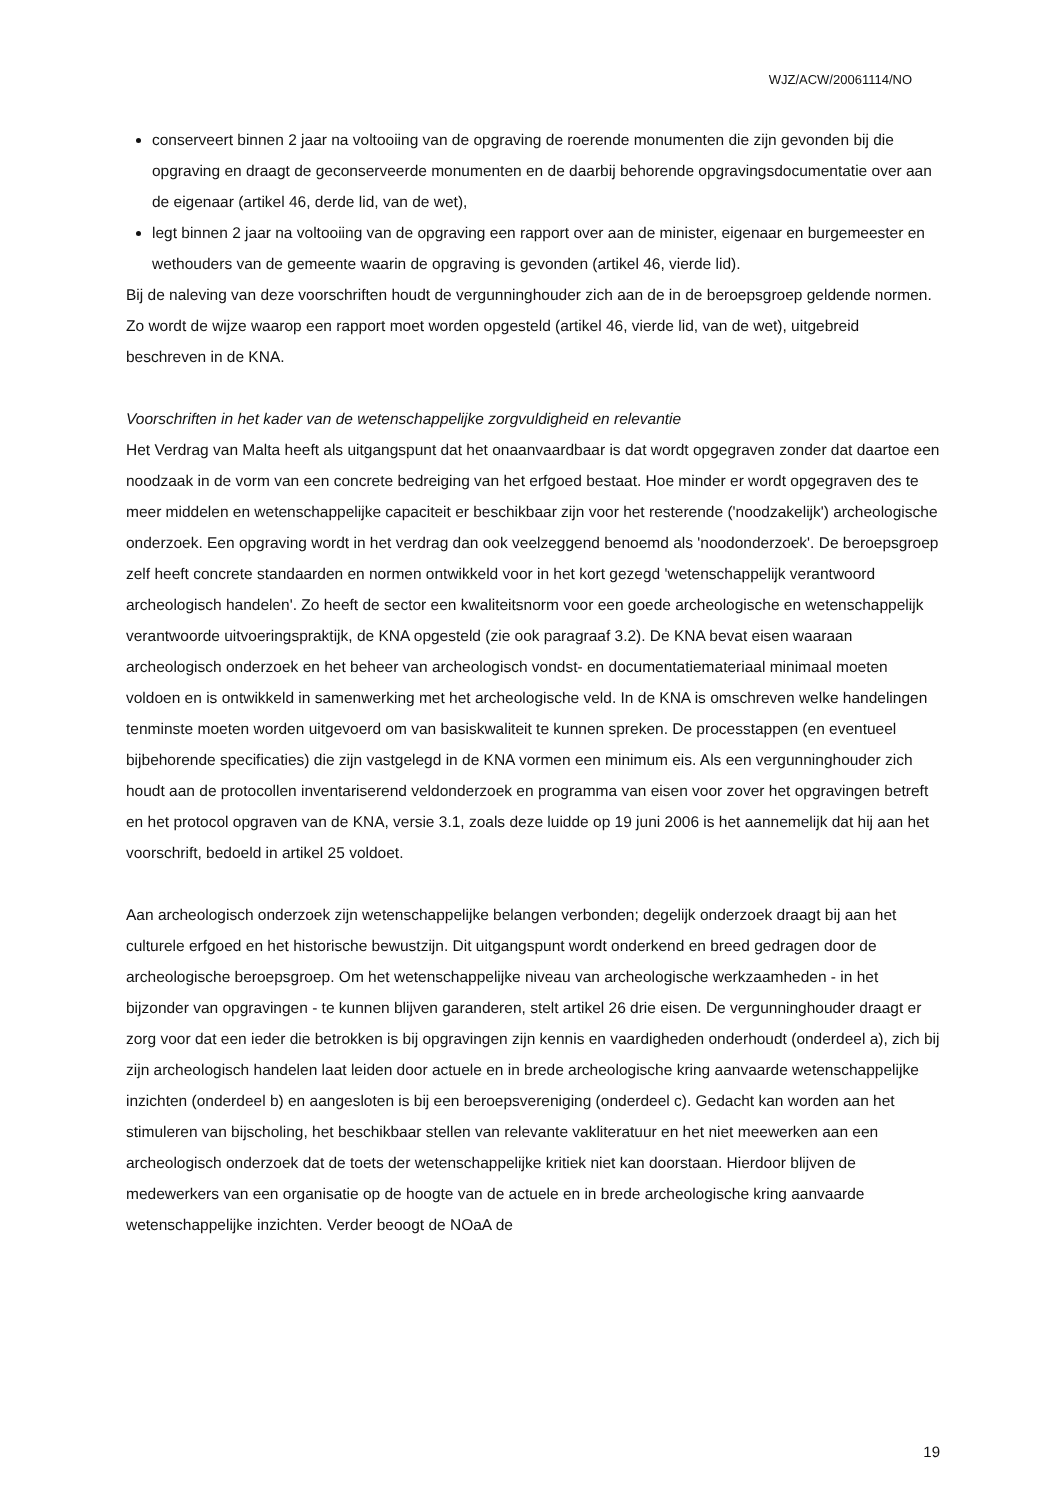WJZ/ACW/20061114/NO
conserveert binnen 2 jaar na voltooiing van de opgraving de roerende monumenten die zijn gevonden bij die opgraving en draagt de geconserveerde monumenten en de daarbij behorende opgravingsdocumentatie over aan de eigenaar (artikel 46, derde lid, van de wet),
legt binnen 2 jaar na voltooiing van de opgraving een rapport over aan de minister, eigenaar en burgemeester en wethouders van de gemeente waarin de opgraving is gevonden (artikel 46, vierde lid).
Bij de naleving van deze voorschriften houdt de vergunninghouder zich aan de in de beroepsgroep geldende normen. Zo wordt de wijze waarop een rapport moet worden opgesteld (artikel 46, vierde lid, van de wet), uitgebreid beschreven in de KNA.
Voorschriften in het kader van de wetenschappelijke zorgvuldigheid en relevantie
Het Verdrag van Malta heeft als uitgangspunt dat het onaanvaardbaar is dat wordt opgegraven zonder dat daartoe een noodzaak in de vorm van een concrete bedreiging van het erfgoed bestaat. Hoe minder er wordt opgegraven des te meer middelen en wetenschappelijke capaciteit er beschikbaar zijn voor het resterende ('noodzakelijk') archeologische onderzoek. Een opgraving wordt in het verdrag dan ook veelzeggend benoemd als 'noodonderzoek'. De beroepsgroep zelf heeft concrete standaarden en normen ontwikkeld voor in het kort gezegd 'wetenschappelijk verantwoord archeologisch handelen'. Zo heeft de sector een kwaliteitsnorm voor een goede archeologische en wetenschappelijk verantwoorde uitvoeringspraktijk, de KNA opgesteld (zie ook paragraaf 3.2). De KNA bevat eisen waaraan archeologisch onderzoek en het beheer van archeologisch vondst- en documentatiemateriaal minimaal moeten voldoen en is ontwikkeld in samenwerking met het archeologische veld. In de KNA is omschreven welke handelingen tenminste moeten worden uitgevoerd om van basiskwaliteit te kunnen spreken. De processtappen (en eventueel bijbehorende specificaties) die zijn vastgelegd in de KNA vormen een minimum eis. Als een vergunninghouder zich houdt aan de protocollen inventariserend veldonderzoek en programma van eisen voor zover het opgravingen betreft en het protocol opgraven van de KNA, versie 3.1, zoals deze luidde op 19 juni 2006 is het aannemelijk dat hij aan het voorschrift, bedoeld in artikel 25 voldoet.
Aan archeologisch onderzoek zijn wetenschappelijke belangen verbonden; degelijk onderzoek draagt bij aan het culturele erfgoed en het historische bewustzijn. Dit uitgangspunt wordt onderkend en breed gedragen door de archeologische beroepsgroep. Om het wetenschappelijke niveau van archeologische werkzaamheden - in het bijzonder van opgravingen - te kunnen blijven garanderen, stelt artikel 26 drie eisen. De vergunninghouder draagt er zorg voor dat een ieder die betrokken is bij opgravingen zijn kennis en vaardigheden onderhoudt (onderdeel a), zich bij zijn archeologisch handelen laat leiden door actuele en in brede archeologische kring aanvaarde wetenschappelijke inzichten (onderdeel b) en aangesloten is bij een beroepsvereniging (onderdeel c). Gedacht kan worden aan het stimuleren van bijscholing, het beschikbaar stellen van relevante vakliteratuur en het niet meewerken aan een archeologisch onderzoek dat de toets der wetenschappelijke kritiek niet kan doorstaan. Hierdoor blijven de medewerkers van een organisatie op de hoogte van de actuele en in brede archeologische kring aanvaarde wetenschappelijke inzichten. Verder beoogt de NOaA de
19